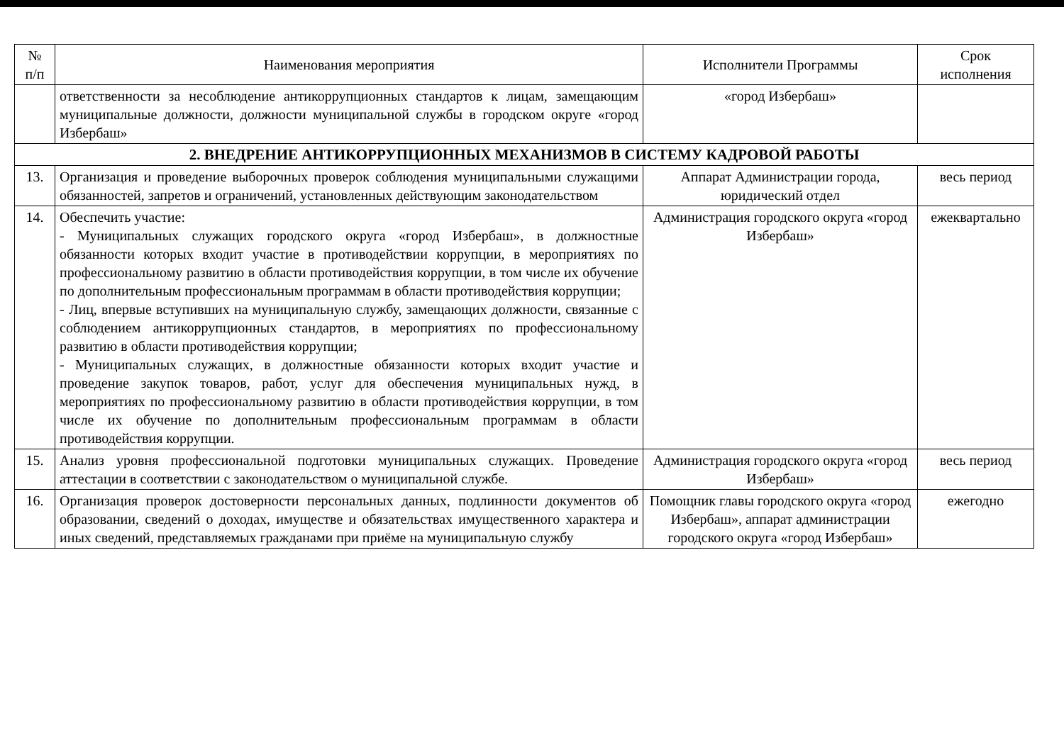| № п/п | Наименования мероприятия | Исполнители Программы | Срок исполнения |
| --- | --- | --- | --- |
| | ответственности за несоблюдение антикоррупционных стандартов к лицам, замещающим муниципальные должности, должности муниципальной службы в городском округе «город Избербаш» | «город Избербаш» | |
| 2. ВНЕДРЕНИЕ АНТИКОРРУПЦИОННЫХ МЕХАНИЗМОВ В СИСТЕМУ КАДРОВОЙ РАБОТЫ | | | |
| 13. | Организация и проведение выборочных проверок соблюдения муниципальными служащими обязанностей, запретов и ограничений, установленных действующим законодательством | Аппарат Администрации города, юридический отдел | весь период |
| 14. | Обеспечить участие: - Муниципальных служащих городского округа «город Избербаш», в должностные обязанности которых входит участие в противодействии коррупции, в мероприятиях по профессиональному развитию в области противодействия коррупции, в том числе их обучение по дополнительным профессиональным программам в области противодействия коррупции; - Лиц, впервые вступивших на муниципальную службу, замещающих должности, связанные с соблюдением антикоррупционных стандартов, в мероприятиях по профессиональному развитию в области противодействия коррупции; - Муниципальных служащих, в должностные обязанности которых входит участие и проведение закупок товаров, работ, услуг для обеспечения муниципальных нужд, в мероприятиях по профессиональному развитию в области противодействия коррупции, в том числе их обучение по дополнительным профессиональным программам в области противодействия коррупции. | Администрация городского округа «город Избербаш» | ежеквартально |
| 15. | Анализ уровня профессиональной подготовки муниципальных служащих. Проведение аттестации в соответствии с законодательством о муниципальной службе. | Администрация городского округа «город Избербаш» | весь период |
| 16. | Организация проверок достоверности персональных данных, подлинности документов об образовании, сведений о доходах, имуществе и обязательствах имущественного характера и иных сведений, представляемых гражданами при приёме на муниципальную службу | Помощник главы городского округа «город Избербаш», аппарат администрации городского округа «город Избербаш» | ежегодно |